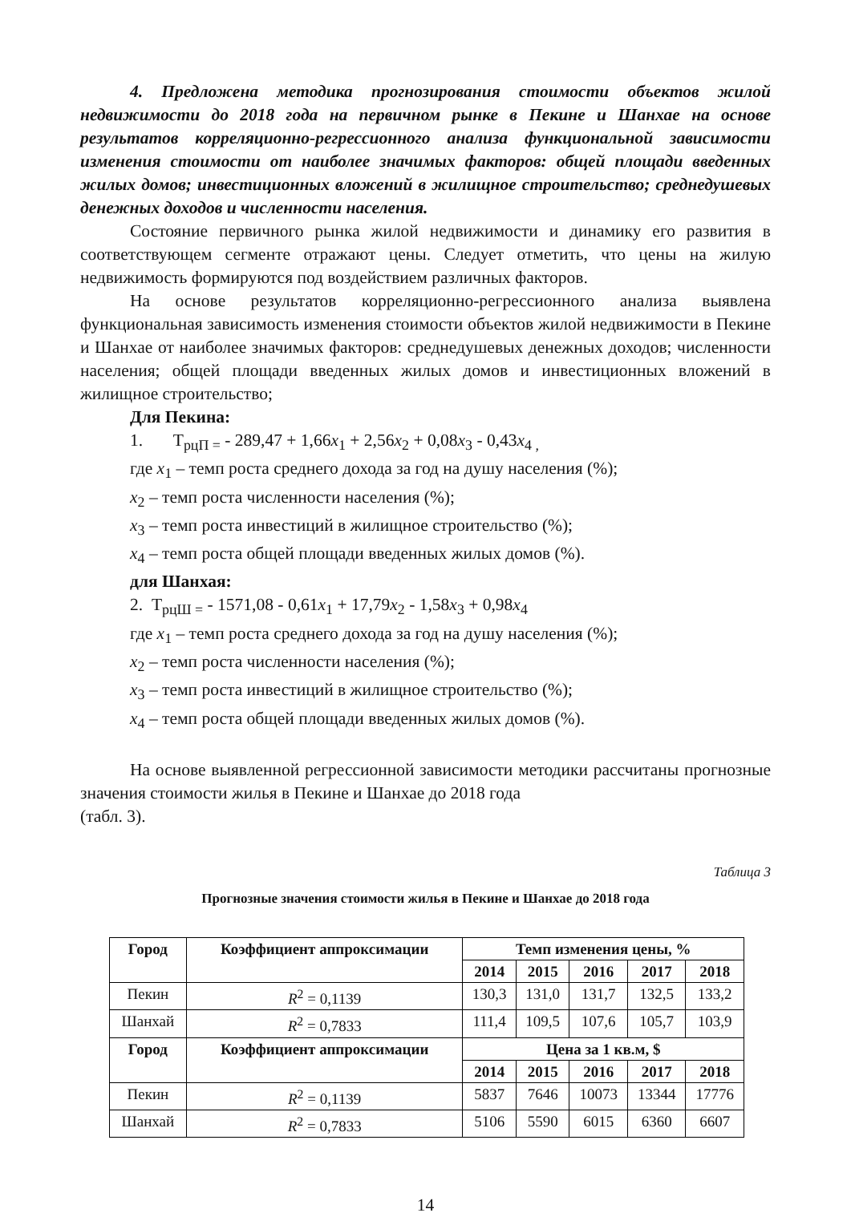4. Предложена методика прогнозирования стоимости объектов жилой недвижимости до 2018 года на первичном рынке в Пекине и Шанхае на основе результатов корреляционно-регрессионного анализа функциональной зависимости изменения стоимости от наиболее значимых факторов: общей площади введенных жилых домов; инвестиционных вложений в жилищное строительство; среднедушевых денежных доходов и численности населения.
Состояние первичного рынка жилой недвижимости и динамику его развития в соответствующем сегменте отражают цены. Следует отметить, что цены на жилую недвижимость формируются под воздействием различных факторов.
На основе результатов корреляционно-регрессионного анализа выявлена функциональная зависимость изменения стоимости объектов жилой недвижимости в Пекине и Шанхае от наиболее значимых факторов: среднедушевых денежных доходов; численности населения; общей площади введенных жилых домов и инвестиционных вложений в жилищное строительство;
Для Пекина:
1. Т<sub>рцП =</sub> - 289,47 + 1,66x<sub>1</sub> + 2,56x<sub>2</sub> + 0,08x<sub>3</sub> - 0,43x<sub>4 ,</sub>
где x<sub>1</sub> – темп роста среднего дохода за год на душу населения (%);
x<sub>2</sub> – темп роста численности населения (%);
x<sub>3</sub> – темп роста инвестиций в жилищное строительство (%);
x<sub>4</sub> – темп роста общей площади введенных жилых домов (%).
для Шанхая:
2. Т<sub>рцШ =</sub> - 1571,08 - 0,61x<sub>1</sub> + 17,79x<sub>2</sub> - 1,58x<sub>3</sub> + 0,98x<sub>4</sub>
где x<sub>1</sub> – темп роста среднего дохода за год на душу населения (%);
x<sub>2</sub> – темп роста численности населения (%);
x<sub>3</sub> – темп роста инвестиций в жилищное строительство (%);
x<sub>4</sub> – темп роста общей площади введенных жилых домов (%).
На основе выявленной регрессионной зависимости методики рассчитаны прогнозные значения стоимости жилья в Пекине и Шанхае до 2018 года
(табл. 3).
Таблица 3
Прогнозные значения стоимости жилья в Пекине и Шанхае до 2018 года
| Город | Коэффициент аппроксимации | Темп изменения цены, % | | | | |
| --- | --- | --- | --- | --- | --- | --- |
| | | 2014 | 2015 | 2016 | 2017 | 2018 |
| Пекин | R<sup>2</sup> = 0,1139 | 130,3 | 131,0 | 131,7 | 132,5 | 133,2 |
| Шанхай | R<sup>2</sup> = 0,7833 | 111,4 | 109,5 | 107,6 | 105,7 | 103,9 |
| Город | Коэффициент аппроксимации | Цена за 1 кв.м, $ | | | | |
| | | 2014 | 2015 | 2016 | 2017 | 2018 |
| Пекин | R<sup>2</sup> = 0,1139 | 5837 | 7646 | 10073 | 13344 | 17776 |
| Шанхай | R<sup>2</sup> = 0,7833 | 5106 | 5590 | 6015 | 6360 | 6607 |
14